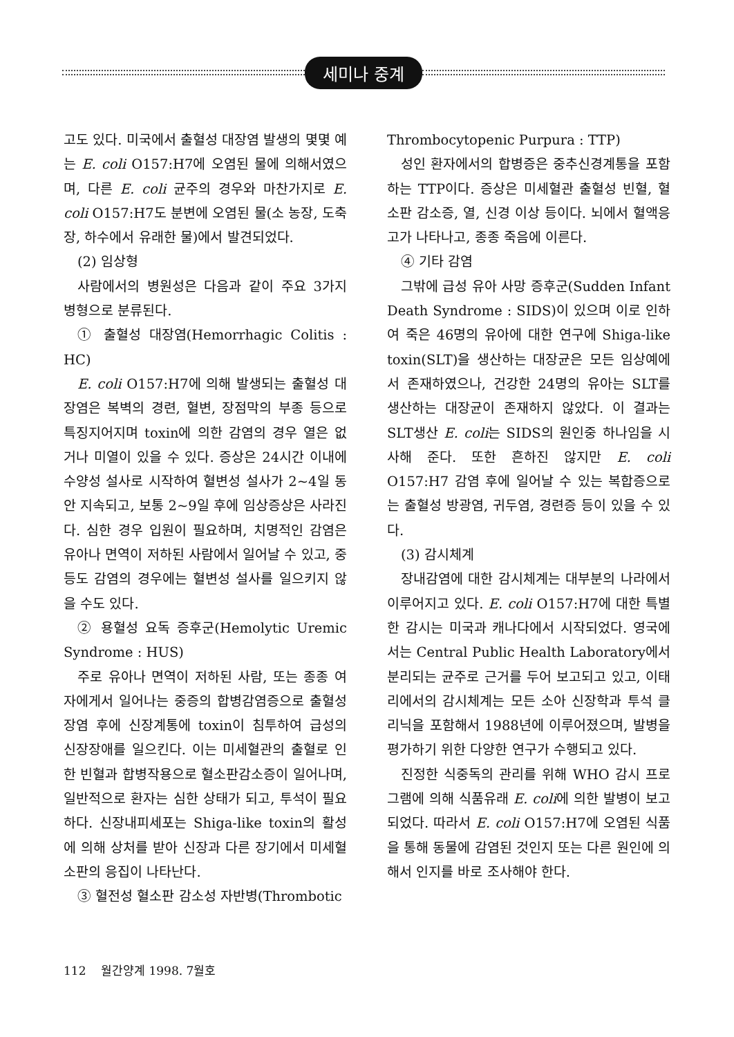세미나 중계
고도 있다. 미국에서 출혈성 대장염 발생의 몇몇 예는 E. coli O157:H7에 오염된 물에 의해서였으며, 다른 E. coli 균주의 경우와 마찬가지로 E. coli O157:H7도 분변에 오염된 물(소 농장, 도축장, 하수에서 유래한 물)에서 발견되었다.
(2) 임상형
사람에서의 병원성은 다음과 같이 주요 3가지 병형으로 분류된다.
① 출혈성 대장염(Hemorrhagic Colitis : HC)
E. coli O157:H7에 의해 발생되는 출혈성 대장염은 복벽의 경련, 혈변, 장점막의 부종 등으로 특징지어지며 toxin에 의한 감염의 경우 열은 없거나 미열이 있을 수 있다. 증상은 24시간 이내에 수양성 설사로 시작하여 혈변성 설사가 2~4일 동안 지속되고, 보통 2~9일 후에 임상증상은 사라진다. 심한 경우 입원이 필요하며, 치명적인 감염은 유아나 면역이 저하된 사람에서 일어날 수 있고, 중등도 감염의 경우에는 혈변성 설사를 일으키지 않을 수도 있다.
② 용혈성 요독 증후군(Hemolytic Uremic Syndrome : HUS)
주로 유아나 면역이 저하된 사람, 또는 종종 여자에게서 일어나는 중증의 합병감염증으로 출혈성 장염 후에 신장계통에 toxin이 침투하여 급성의 신장장애를 일으킨다. 이는 미세혈관의 출혈로 인한 빈혈과 합병작용으로 혈소판감소증이 일어나며, 일반적으로 환자는 심한 상태가 되고, 투석이 필요하다. 신장내피세포는 Shiga-like toxin의 활성에 의해 상처를 받아 신장과 다른 장기에서 미세혈소판의 응집이 나타난다.
③ 혈전성 혈소판 감소성 자반병(Thrombotic
Thrombocytopenic Purpura : TTP)
성인 환자에서의 합병증은 중추신경계통을 포함하는 TTP이다. 증상은 미세혈관 출혈성 빈혈, 혈소판 감소증, 열, 신경 이상 등이다. 뇌에서 혈액응고가 나타나고, 종종 죽음에 이른다.
④ 기타 감염
그밖에 급성 유아 사망 증후군(Sudden Infant Death Syndrome : SIDS)이 있으며 이로 인하여 죽은 46명의 유아에 대한 연구에 Shiga-like toxin(SLT)을 생산하는 대장균은 모든 임상예에서 존재하였으나, 건강한 24명의 유아는 SLT를 생산하는 대장균이 존재하지 않았다. 이 결과는 SLT생산 E. coli는 SIDS의 원인중 하나임을 시사해 준다. 또한 흔하진 않지만 E. coli O157:H7 감염 후에 일어날 수 있는 복합증으로는 출혈성 방광염, 귀두염, 경련증 등이 있을 수 있다.
(3) 감시체계
장내감염에 대한 감시체계는 대부분의 나라에서 이루어지고 있다. E. coli O157:H7에 대한 특별한 감시는 미국과 캐나다에서 시작되었다. 영국에서는 Central Public Health Laboratory에서 분리되는 균주로 근거를 두어 보고되고 있고, 이태리에서의 감시체계는 모든 소아 신장학과 투석 클리닉을 포함해서 1988년에 이루어졌으며, 발병을 평가하기 위한 다양한 연구가 수행되고 있다.
진정한 식중독의 관리를 위해 WHO 감시 프로그램에 의해 식품유래 E. coli에 의한 발병이 보고되었다. 따라서 E. coli O157:H7에 오염된 식품을 통해 동물에 감염된 것인지 또는 다른 원인에 의해서 인지를 바로 조사해야 한다.
112 월간양계 1998. 7월호